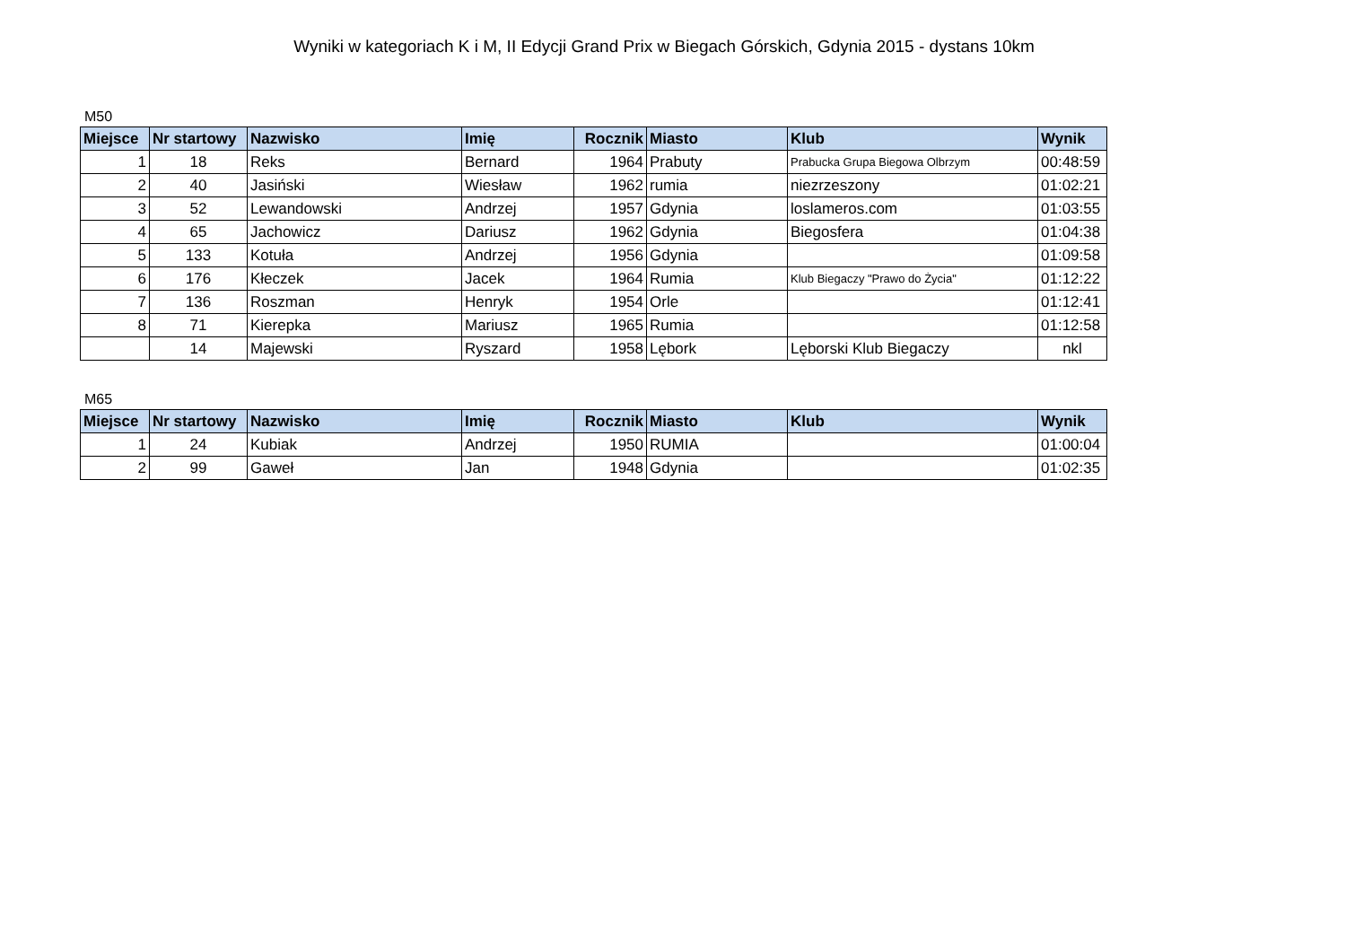Wyniki w kategoriach K i M, II Edycji Grand Prix w Biegach Górskich, Gdynia 2015 - dystans 10km
M50
| Miejsce | Nr startowy | Nazwisko | Imię | Rocznik | Miasto | Klub | Wynik |
| --- | --- | --- | --- | --- | --- | --- | --- |
| 1 | 18 | Reks | Bernard | 1964 | Prabuty | Prabucka Grupa Biegowa Olbrzym | 00:48:59 |
| 2 | 40 | Jasiński | Wiesław | 1962 | rumia | niezrzeszony | 01:02:21 |
| 3 | 52 | Lewandowski | Andrzej | 1957 | Gdynia | loslameros.com | 01:03:55 |
| 4 | 65 | Jachowicz | Dariusz | 1962 | Gdynia | Biegosfera | 01:04:38 |
| 5 | 133 | Kotuła | Andrzej | 1956 | Gdynia | | 01:09:58 |
| 6 | 176 | Kłeczek | Jacek | 1964 | Rumia | Klub Biegaczy "Prawo do Życia" | 01:12:22 |
| 7 | 136 | Roszman | Henryk | 1954 | Orle | | 01:12:41 |
| 8 | 71 | Kierepka | Mariusz | 1965 | Rumia | | 01:12:58 |
| | 14 | Majewski | Ryszard | 1958 | Lębork | Lęborski Klub Biegaczy | nkl |
M65
| Miejsce | Nr startowy | Nazwisko | Imię | Rocznik | Miasto | Klub | Wynik |
| --- | --- | --- | --- | --- | --- | --- | --- |
| 1 | 24 | Kubiak | Andrzej | 1950 | RUMIA | | 01:00:04 |
| 2 | 99 | Gaweł | Jan | 1948 | Gdynia | | 01:02:35 |